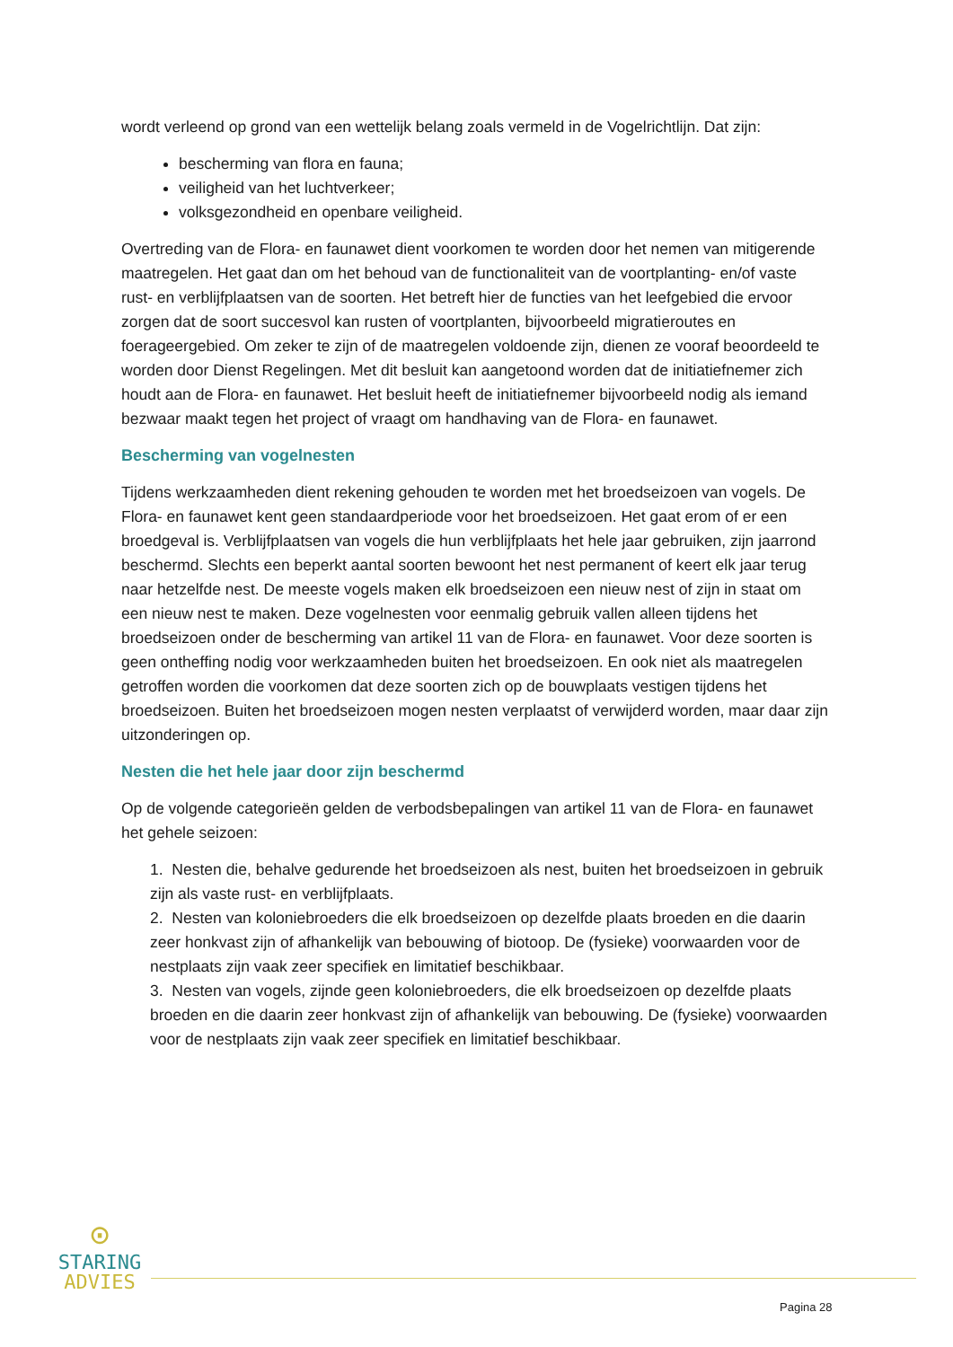wordt verleend op grond van een wettelijk belang zoals vermeld in de Vogelrichtlijn. Dat zijn:
bescherming van flora en fauna;
veiligheid van het luchtverkeer;
volksgezondheid en openbare veiligheid.
Overtreding van de Flora- en faunawet dient voorkomen te worden door het nemen van mitigerende maatregelen. Het gaat dan om het behoud van de functionaliteit van de voortplanting- en/of vaste rust- en verblijfplaatsen van de soorten. Het betreft hier de functies van het leefgebied die ervoor zorgen dat de soort succesvol kan rusten of voortplanten, bijvoorbeeld migratieroutes en foerageergebied. Om zeker te zijn of de maatregelen voldoende zijn, dienen ze vooraf beoordeeld te worden door Dienst Regelingen. Met dit besluit kan aangetoond worden dat de initiatiefnemer zich houdt aan de Flora- en faunawet. Het besluit heeft de initiatiefnemer bijvoorbeeld nodig als iemand bezwaar maakt tegen het project of vraagt om handhaving van de Flora- en faunawet.
Bescherming van vogelnesten
Tijdens werkzaamheden dient rekening gehouden te worden met het broedseizoen van vogels. De Flora- en faunawet kent geen standaardperiode voor het broedseizoen. Het gaat erom of er een broedgeval is. Verblijfplaatsen van vogels die hun verblijfplaats het hele jaar gebruiken, zijn jaarrond beschermd. Slechts een beperkt aantal soorten bewoont het nest permanent of keert elk jaar terug naar hetzelfde nest. De meeste vogels maken elk broedseizoen een nieuw nest of zijn in staat om een nieuw nest te maken. Deze vogelnesten voor eenmalig gebruik vallen alleen tijdens het broedseizoen onder de bescherming van artikel 11 van de Flora- en faunawet. Voor deze soorten is geen ontheffing nodig voor werkzaamheden buiten het broedseizoen. En ook niet als maatregelen getroffen worden die voorkomen dat deze soorten zich op de bouwplaats vestigen tijdens het broedseizoen. Buiten het broedseizoen mogen nesten verplaatst of verwijderd worden, maar daar zijn uitzonderingen op.
Nesten die het hele jaar door zijn beschermd
Op de volgende categorieën gelden de verbodsbepalingen van artikel 11 van de Flora- en faunawet het gehele seizoen:
1. Nesten die, behalve gedurende het broedseizoen als nest, buiten het broedseizoen in gebruik zijn als vaste rust- en verblijfplaats.
2. Nesten van koloniebroeders die elk broedseizoen op dezelfde plaats broeden en die daarin zeer honkvast zijn of afhankelijk van bebouwing of biotoop. De (fysieke) voorwaarden voor de nestplaats zijn vaak zeer specifiek en limitatief beschikbaar.
3. Nesten van vogels, zijnde geen koloniebroeders, die elk broedseizoen op dezelfde plaats broeden en die daarin zeer honkvast zijn of afhankelijk van bebouwing. De (fysieke) voorwaarden voor de nestplaats zijn vaak zeer specifiek en limitatief beschikbaar.
⊙
STARING
ADVIES
Pagina 28